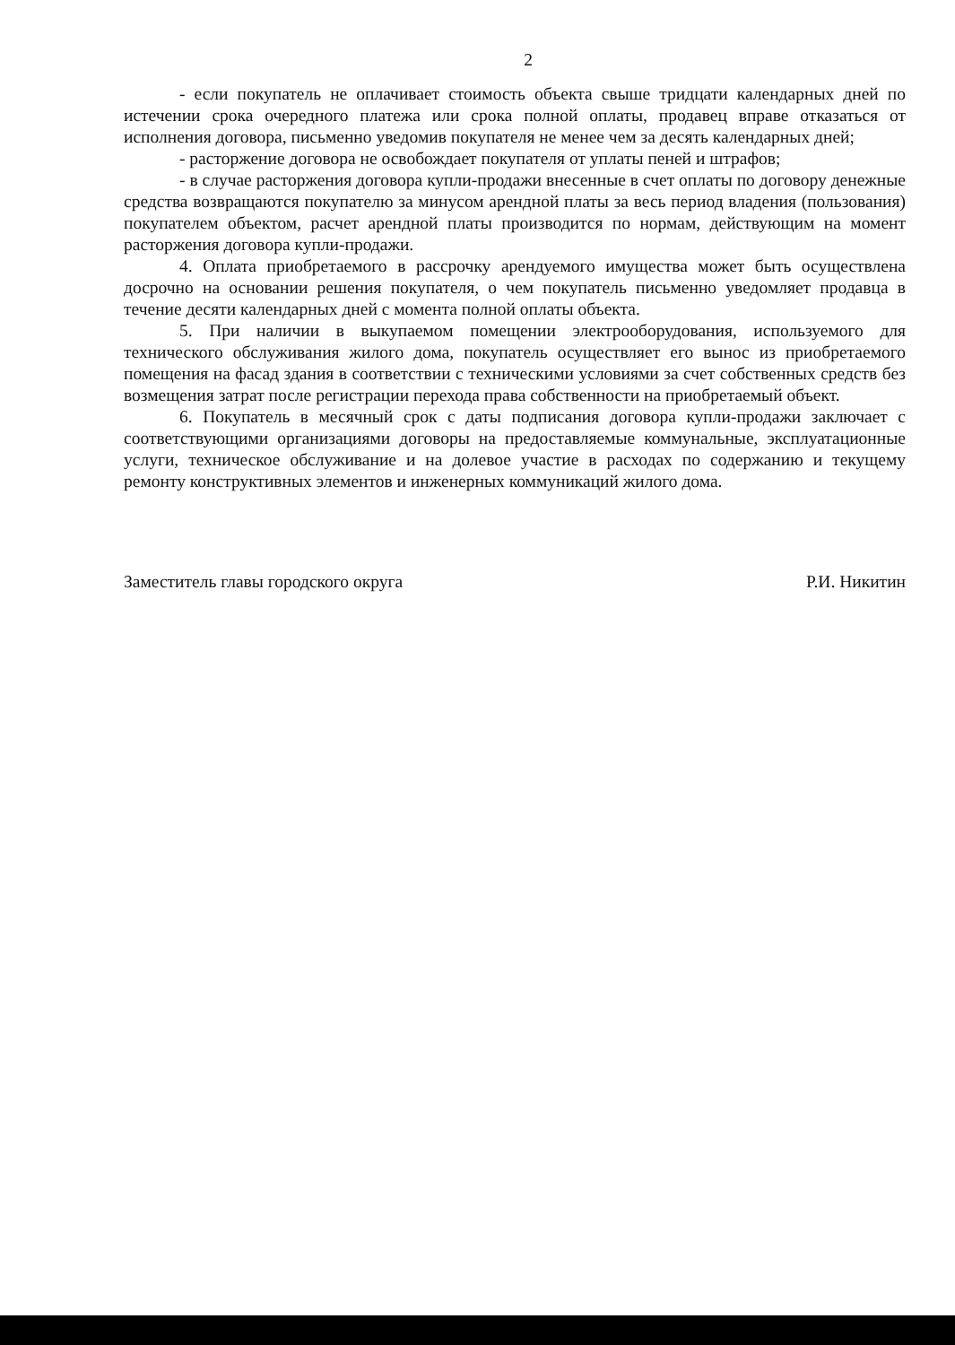2
- если покупатель не оплачивает стоимость объекта свыше тридцати календарных дней по истечении срока очередного платежа или срока полной оплаты, продавец вправе отказаться от исполнения договора, письменно уведомив покупателя не менее чем за десять календарных дней;
- расторжение договора не освобождает покупателя от уплаты пеней и штрафов;
- в случае расторжения договора купли-продажи внесенные в счет оплаты по договору денежные средства возвращаются покупателю за минусом арендной платы за весь период владения (пользования) покупателем объектом, расчет арендной платы производится по нормам, действующим на момент расторжения договора купли-продажи.
4. Оплата приобретаемого в рассрочку арендуемого имущества может быть осуществлена досрочно на основании решения покупателя, о чем покупатель письменно уведомляет продавца в течение десяти календарных дней с момента полной оплаты объекта.
5. При наличии в выкупаемом помещении электрооборудования, используемого для технического обслуживания жилого дома, покупатель осуществляет его вынос из приобретаемого помещения на фасад здания в соответствии с техническими условиями за счет собственных средств без возмещения затрат после регистрации перехода права собственности на приобретаемый объект.
6. Покупатель в месячный срок с даты подписания договора купли-продажи заключает с соответствующими организациями договоры на предоставляемые коммунальные, эксплуатационные услуги, техническое обслуживание и на долевое участие в расходах по содержанию и текущему ремонту конструктивных элементов и инженерных коммуникаций жилого дома.
Заместитель главы городского округа Р.И. Никитин